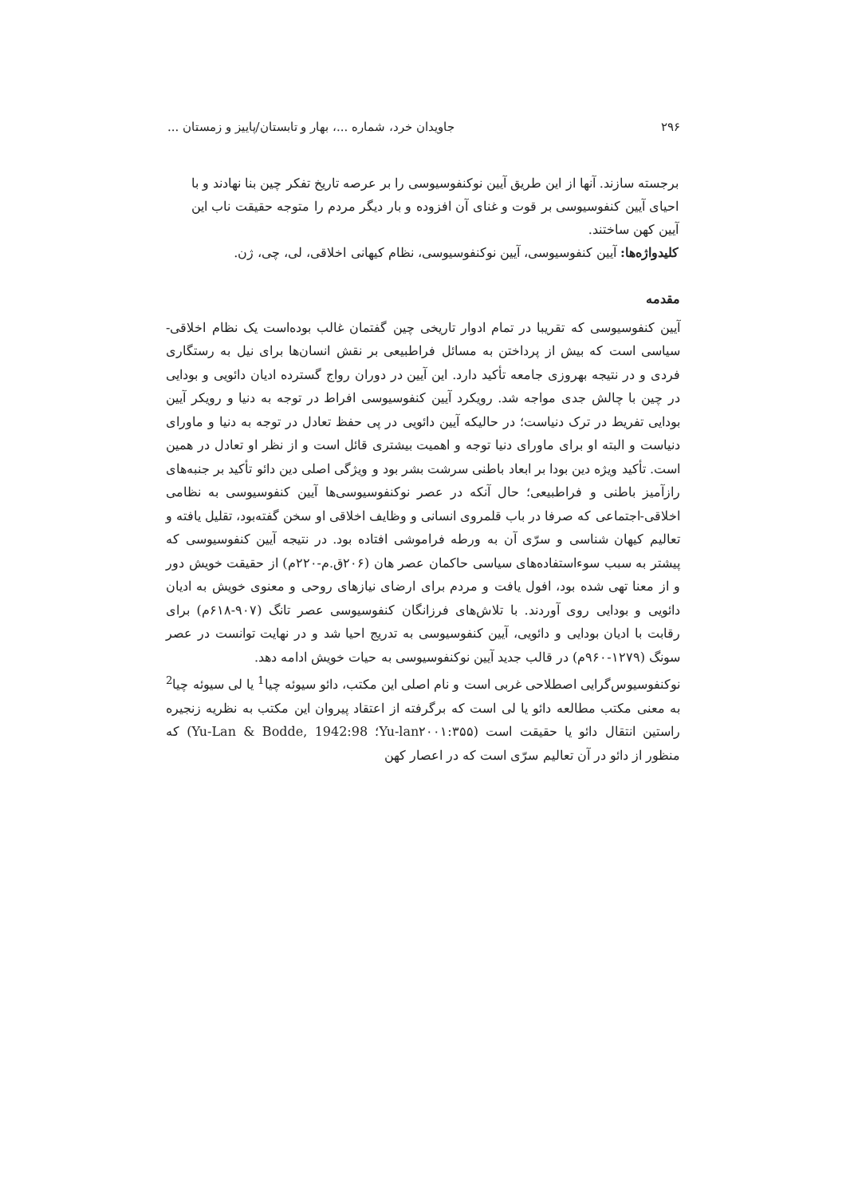۲۹۶ جاویدان خرد، شماره ...، بهار و تابستان/پاییز و زمستان ...
برجسته سازند. آنها از این طریق آیین نوکنفوسیوسی را بر عرصه تاریخ تفکر چین بنا نهادند و با احیای آیین کنفوسیوسی بر قوت و غنای آن افزوده و بار دیگر مردم را متوجه حقیقت ناب این آیین کهن ساختند.
کلیدواژه‌ها: آیین کنفوسیوسی، آیین نوکنفوسیوسی، نظام کیهانی اخلاقی، لی، چی، ژن.
مقدمه
آیین کنفوسیوسی که تقریبا در تمام ادوار تاریخی چین گفتمان غالب بوده‌است یک نظام اخلاقی- سیاسی است که بیش از پرداختن به مسائل فراطبیعی بر نقش انسان‌ها برای نیل به رستگاری فردی و در نتیجه بهروزی جامعه تأکید دارد. این آیین در دوران رواج گسترده ادیان دائویی و بودایی در چین با چالش جدی مواجه شد. رویکرد آیین کنفوسیوسی افراط در توجه به دنیا و رویکر آیین بودایی تفریط در ترک دنیاست؛ در حالیکه آیین دائویی در پی حفظ تعادل در توجه به دنیا و ماورای دنیاست و البته او برای ماورای دنیا توجه و اهمیت بیشتری قائل است و از نظر او تعادل در همین است. تأکید ویژه دین بودا بر ابعاد باطنی سرشت بشر بود و ویژگی اصلی دین دائو تأکید بر جنبه‌های رازآمیز باطنی و فراطبیعی؛ حال آنکه در عصر نوکنفوسیوسی‌ها آیین کنفوسیوسی به نظامی اخلاقی-اجتماعی که صرفا در باب قلمروی انسانی و وظایف اخلاقی او سخن گفته‌بود، تقلیل یافته و تعالیم کیهان شناسی و سرّی آن به ورطه فراموشی افتاده بود. در نتیجه آیین کنفوسیوسی که پیشتر به سبب سوءاستفاده‌های سیاسی حاکمان عصر هان (۲۰۶ق.م-۲۲۰م) از حقیقت خویش دور و از معنا تهی شده بود، افول یافت و مردم برای ارضای نیازهای روحی و معنوی خویش به ادیان دائویی و بودایی روی آوردند. با تلاش‌های فرزانگان کنفوسیوسی عصر تانگ (۹۰۷-۶۱۸م) برای رقابت با ادیان بودایی و دائویی، آیین کنفوسیوسی به تدریج احیا شد و در نهایت توانست در عصر سونگ (۱۲۷۹-۹۶۰م) در قالب جدید آیین نوکنفوسیوسی به حیات خویش ادامه دهد.
نوکنفوسیوس‌گرایی اصطلاحی غربی است و نام اصلی این مکتب، دائو سیوئه چیا<sup>1</sup> یا لی سیوئه چیا<sup>2</sup> به معنی مکتب مطالعه دائو یا لی است که برگرفته از اعتقاد پیروان این مکتب به نظریه زنجیره راستین انتقال دائو یا حقیقت است (Yu-lan۲۰۰۱:۳۵۵؛ Yu-Lan & Bodde, 1942:98) که منظور از دائو در آن تعالیم سرّی است که در اعصار کهن